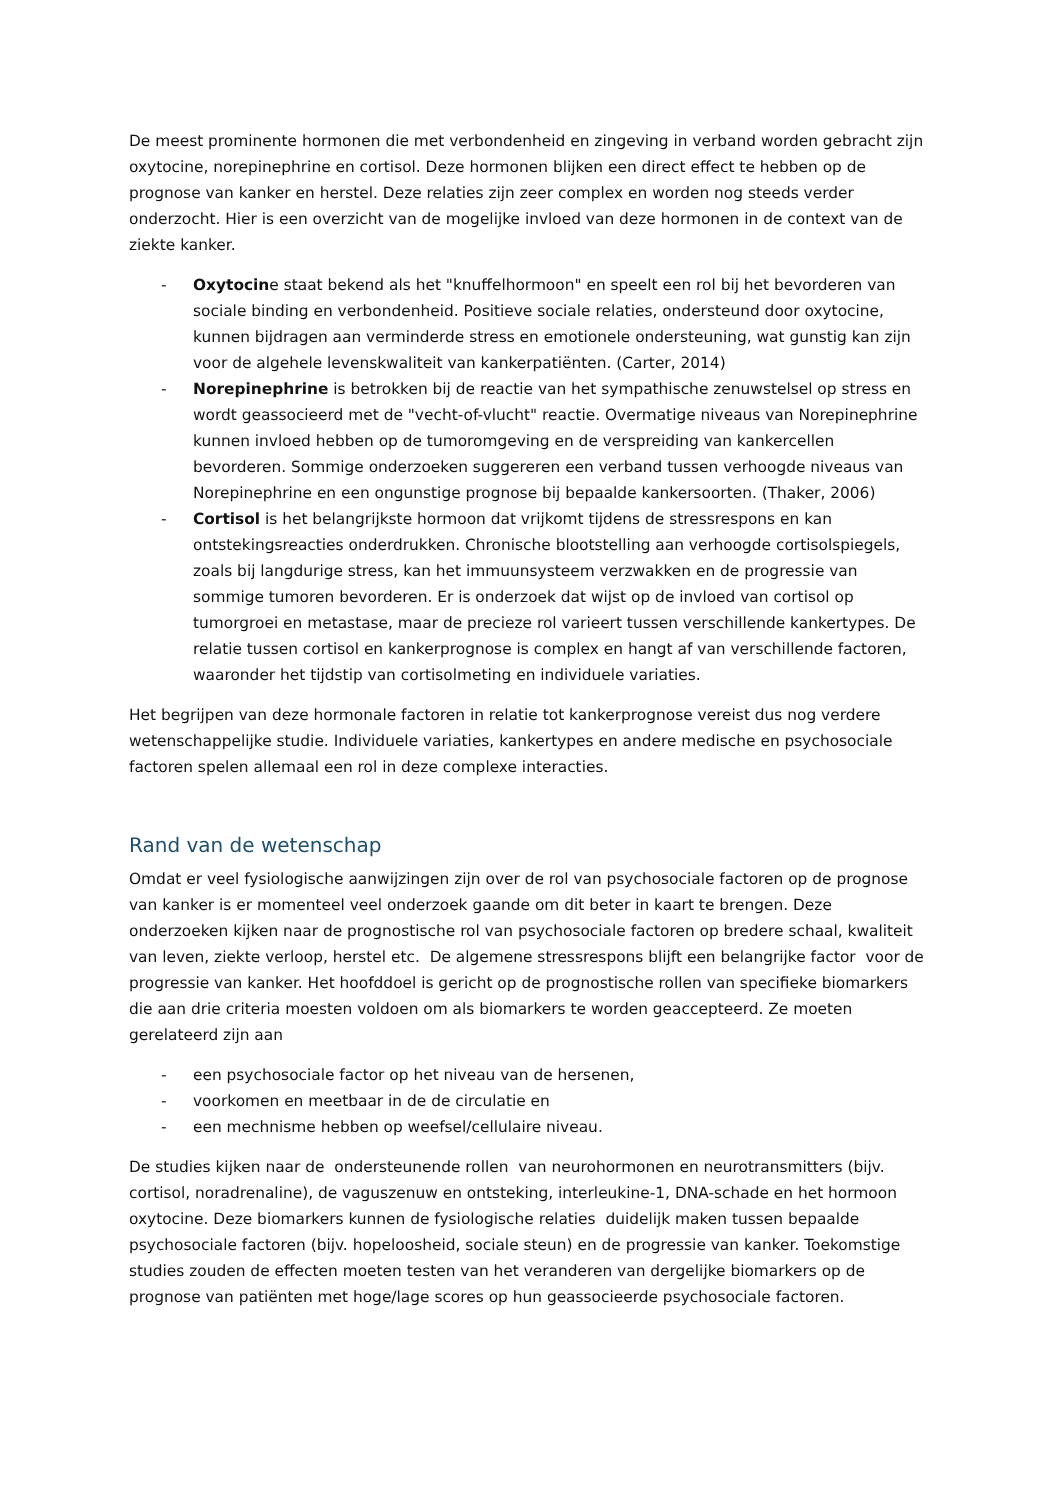De meest prominente hormonen die met verbondenheid en zingeving in verband worden gebracht zijn oxytocine, norepinephrine en cortisol. Deze hormonen blijken een direct effect te hebben op de prognose van kanker en herstel. Deze relaties zijn zeer complex en worden nog steeds verder onderzocht. Hier is een overzicht van de mogelijke invloed van deze hormonen in de context van de ziekte kanker.
- Oxytocine staat bekend als het "knuffelhormoon" en speelt een rol bij het bevorderen van sociale binding en verbondenheid. Positieve sociale relaties, ondersteund door oxytocine, kunnen bijdragen aan verminderde stress en emotionele ondersteuning, wat gunstig kan zijn voor de algehele levenskwaliteit van kankerpatiënten. (Carter, 2014)
- Norepinephrine is betrokken bij de reactie van het sympathische zenuwstelsel op stress en wordt geassocieerd met de "vecht-of-vlucht" reactie. Overmatige niveaus van Norepinephrine kunnen invloed hebben op de tumoromgeving en de verspreiding van kankercellen bevorderen. Sommige onderzoeken suggereren een verband tussen verhoogde niveaus van Norepinephrine en een ongunstige prognose bij bepaalde kankersoorten. (Thaker, 2006)
- Cortisol is het belangrijkste hormoon dat vrijkomt tijdens de stressrespons en kan ontstekingsreacties onderdrukken. Chronische blootstelling aan verhoogde cortisolspiegels, zoals bij langdurige stress, kan het immuunsysteem verzwakken en de progressie van sommige tumoren bevorderen. Er is onderzoek dat wijst op de invloed van cortisol op tumorgroei en metastase, maar de precieze rol varieert tussen verschillende kankertypes. De relatie tussen cortisol en kankerprognose is complex en hangt af van verschillende factoren, waaronder het tijdstip van cortisolmeting en individuele variaties.
Het begrijpen van deze hormonale factoren in relatie tot kankerprognose vereist dus nog verdere wetenschappelijke studie. Individuele variaties, kankertypes en andere medische en psychosociale factoren spelen allemaal een rol in deze complexe interacties.
Rand van de wetenschap
Omdat er veel fysiologische aanwijzingen zijn over de rol van psychosociale factoren op de prognose van kanker is er momenteel veel onderzoek gaande om dit beter in kaart te brengen. Deze onderzoeken kijken naar de prognostische rol van psychosociale factoren op bredere schaal, kwaliteit van leven, ziekte verloop, herstel etc. De algemene stressrespons blijft een belangrijke factor voor de progressie van kanker. Het hoofddoel is gericht op de prognostische rollen van specifieke biomarkers die aan drie criteria moesten voldoen om als biomarkers te worden geaccepteerd. Ze moeten gerelateerd zijn aan
- een psychosociale factor op het niveau van de hersenen,
- voorkomen en meetbaar in de de circulatie en
- een mechnisme hebben op weefsel/cellulaire niveau.
De studies kijken naar de ondersteunende rollen van neurohormonen en neurotransmitters (bijv. cortisol, noradrenaline), de vaguszenuw en ontsteking, interleukine-1, DNA-schade en het hormoon oxytocine. Deze biomarkers kunnen de fysiologische relaties duidelijk maken tussen bepaalde psychosociale factoren (bijv. hopeloosheid, sociale steun) en de progressie van kanker. Toekomstige studies zouden de effecten moeten testen van het veranderen van dergelijke biomarkers op de prognose van patiënten met hoge/lage scores op hun geassocieerde psychosociale factoren.